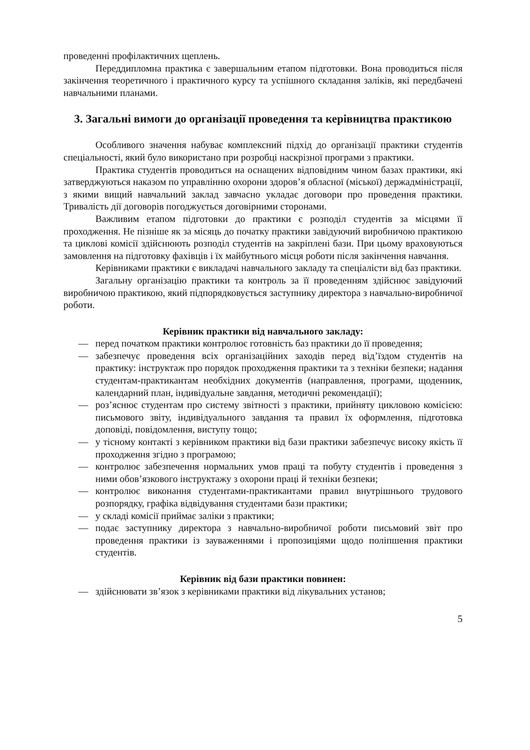проведенні профілактичних щеплень.
Переддипломна практика є завершальним етапом підготовки. Вона проводиться після закінчення теоретичного і практичного курсу та успішного складання заліків, які передбачені навчальними планами.
3. Загальні вимоги до організації проведення та керівництва практикою
Особливого значення набуває комплексний підхід до організації практики студентів спеціальності, який було використано при розробці наскрізної програми з практики.
Практика студентів проводиться на оснащених відповідним чином базах практики, які затверджуються наказом по управлінню охорони здоров’я обласної (міської) держадміністрації, з якими вищий навчальний заклад завчасно укладає договори про проведення практики. Тривалість дії договорів погоджується договірними сторонами.
Важливим етапом підготовки до практики є розподіл студентів за місцями її проходження. Не пізніше як за місяць до початку практики завідуючий виробничою практикою та циклові комісії здійснюють розподіл студентів на закріплені бази. При цьому враховуються замовлення на підготовку фахівців і їх майбутнього місця роботи після закінчення навчання.
Керівниками практики є викладачі навчального закладу та спеціалісти від баз практики.
Загальну організацію практики та контроль за її проведенням здійснює завідуючий виробничою практикою, який підпорядковується заступнику директора з навчально-виробничої роботи.
Керівник практики від навчального закладу:
— перед початком практики контролює готовність баз практики до її проведення;
— забезпечує проведення всіх організаційних заходів перед від’їздом студентів на практику: інструктаж про порядок проходження практики та з техніки безпеки; надання студентам-практикантам необхідних документів (направлення, програми, щоденник, календарний план, індивідуальне завдання, методичні рекомендації);
— роз’яснює студентам про систему звітності з практики, прийняту цикловою комісією: письмового звіту, індивідуального завдання та правил їх оформлення, підготовка доповіді, повідомлення, виступу тощо;
— у тісному контакті з керівником практики від бази практики забезпечує високу якість її проходження згідно з програмою;
— контролює забезпечення нормальних умов праці та побуту студентів і проведення з ними обов’язкового інструктажу з охорони праці й техніки безпеки;
— контролює виконання студентами-практикантами правил внутрішнього трудового розпорядку, графіка відвідування студентами бази практики;
— у складі комісії приймає заліки з практики;
— подає заступнику директора з навчально-виробничої роботи письмовий звіт про проведення практики із зауваженнями і пропозиціями щодо поліпшення практики студентів.
Керівник від бази практики повинен:
— здійснювати зв’язок з керівниками практики від лікувальних установ;
5